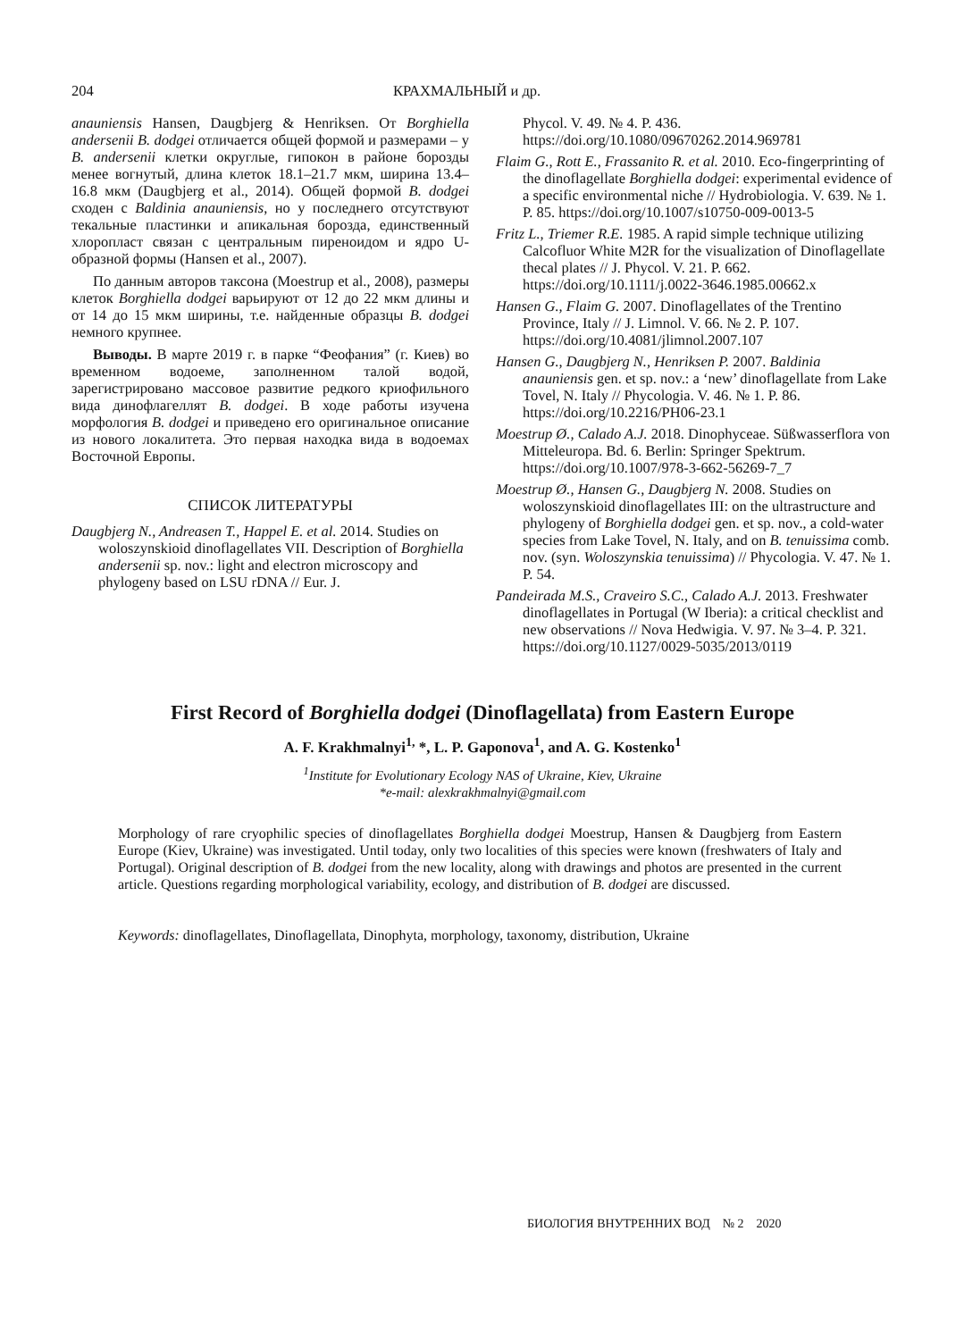204 КРАХМАЛЬНЫЙ и др.
anauniensis Hansen, Daugbjerg & Henriksen. От Borghiella andersenii B. dodgei отличается общей формой и размерами – у B. andersenii клетки округлые, гипокон в районе борозды менее вогнутый, длина клеток 18.1–21.7 мкм, ширина 13.4–16.8 мкм (Daugbjerg et al., 2014). Общей формой B. dodgei сходен с Baldinia anauniensis, но у последнего отсутствуют текальные пластинки и апикальная борозда, единственный хлоропласт связан с центральным пиреноидом и ядро U-образной формы (Hansen et al., 2007).
По данным авторов таксона (Moestrup et al., 2008), размеры клеток Borghiella dodgei варьируют от 12 до 22 мкм длины и от 14 до 15 мкм ширины, т.е. найденные образцы B. dodgei немного крупнее.
Выводы. В марте 2019 г. в парке “Феофания” (г. Киев) во временном водоеме, заполненном талой водой, зарегистрировано массовое развитие редкого криофильного вида динофлагеллят B. dodgei. В ходе работы изучена морфология B. dodgei и приведено его оригинальное описание из нового локалитета. Это первая находка вида в водоемах Восточной Европы.
СПИСОК ЛИТЕРАТУРЫ
Daugbjerg N., Andreasen T., Happel E. et al. 2014. Studies on woloszynskioid dinoflagellates VII. Description of Borghiella andersenii sp. nov.: light and electron microscopy and phylogeny based on LSU rDNA // Eur. J.
Phycol. V. 49. № 4. P. 436. https://doi.org/10.1080/09670262.2014.969781
Flaim G., Rott E., Frassanito R. et al. 2010. Eco-fingerprinting of the dinoflagellate Borghiella dodgei: experimental evidence of a specific environmental niche // Hydrobiologia. V. 639. № 1. P. 85. https://doi.org/10.1007/s10750-009-0013-5
Fritz L., Triemer R.E. 1985. A rapid simple technique utilizing Calcofluor White M2R for the visualization of Dinoflagellate thecal plates // J. Phycol. V. 21. P. 662. https://doi.org/10.1111/j.0022-3646.1985.00662.x
Hansen G., Flaim G. 2007. Dinoflagellates of the Trentino Province, Italy // J. Limnol. V. 66. № 2. P. 107. https://doi.org/10.4081/jlimnol.2007.107
Hansen G., Daugbjerg N., Henriksen P. 2007. Baldinia anauniensis gen. et sp. nov.: a ‘new’ dinoflagellate from Lake Tovel, N. Italy // Phycologia. V. 46. № 1. P. 86. https://doi.org/10.2216/PH06-23.1
Moestrup Ø., Calado A.J. 2018. Dinophyceae. Süßwasserflora von Mitteleuropa. Bd. 6. Berlin: Springer Spektrum. https://doi.org/10.1007/978-3-662-56269-7_7
Moestrup Ø., Hansen G., Daugbjerg N. 2008. Studies on woloszynskioid dinoflagellates III: on the ultrastructure and phylogeny of Borghiella dodgei gen. et sp. nov., a cold-water species from Lake Tovel, N. Italy, and on B. tenuissima comb. nov. (syn. Woloszynskia tenuissima) // Phycologia. V. 47. № 1. P. 54.
Pandeirada M.S., Craveiro S.C., Calado A.J. 2013. Freshwater dinoflagellates in Portugal (W Iberia): a critical checklist and new observations // Nova Hedwigia. V. 97. № 3–4. P. 321. https://doi.org/10.1127/0029-5035/2013/0119
First Record of Borghiella dodgei (Dinoflagellata) from Eastern Europe
A. F. Krakhmalnyi<sup>1,</sup> *, L. P. Gaponova<sup>1</sup>, and A. G. Kostenko<sup>1</sup>
<sup>1</sup> Institute for Evolutionary Ecology NAS of Ukraine, Kiev, Ukraine
*e-mail: alexkrakhmalnyi@gmail.com
Morphology of rare cryophilic species of dinoflagellates Borghiella dodgei Moestrup, Hansen & Daugbjerg from Eastern Europe (Kiev, Ukraine) was investigated. Until today, only two localities of this species were known (freshwaters of Italy and Portugal). Original description of B. dodgei from the new locality, along with drawings and photos are presented in the current article. Questions regarding morphological variability, ecology, and distribution of B. dodgei are discussed.
Keywords: dinoflagellates, Dinoflagellata, Dinophyta, morphology, taxonomy, distribution, Ukraine
БИОЛОГИЯ ВНУТРЕННИХ ВОД № 2 2020